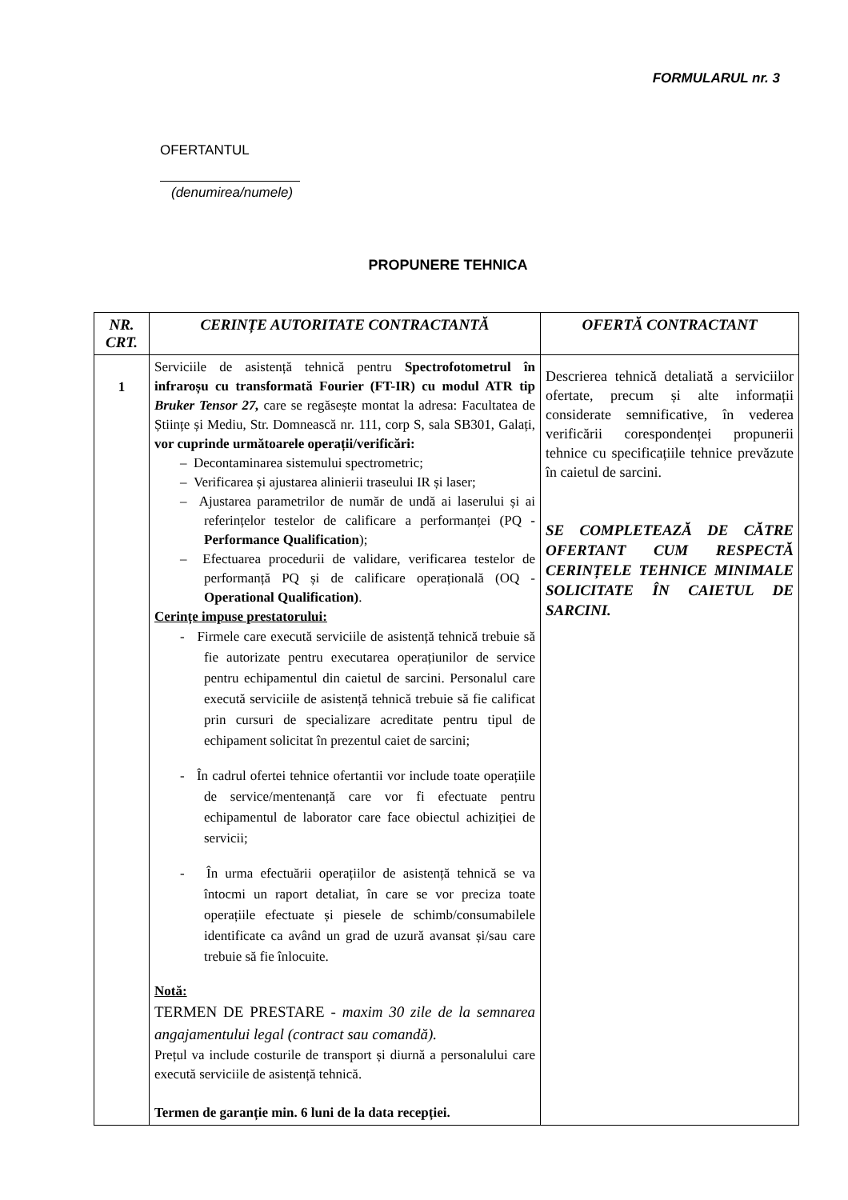FORMULARUL nr. 3
OFERTANTUL
(denumirea/numele)
PROPUNERE TEHNICA
| NR. CRT. | CERINȚE AUTORITATE CONTRACTANTĂ | OFERTĂ CONTRACTANT |
| --- | --- | --- |
| 1 | Serviciile de asistență tehnică pentru Spectrofotometrul în infraroșu cu transformată Fourier (FT-IR) cu modul ATR tip Bruker Tensor 27, care se regăsește montat la adresa: Facultatea de Științe și Mediu, Str. Domnească nr. 111, corp S, sala SB301, Galați, vor cuprinde următoarele operații/verificări: – Decontaminarea sistemului spectrometric; – Verificarea și ajustarea alinierii traseului IR și laser; – Ajustarea parametrilor de număr de undă ai laserului și ai referințelor testelor de calificare a performanței (PQ - Performance Qualification ); – Efectuarea procedurii de validare, verificarea testelor de performanță PQ și de calificare operațională (OQ - Operational Qualification) . Cerințe impuse prestatorului: - Firmele care execută serviciile de asistență tehnică trebuie să fie autorizate pentru executarea operațiunilor de service pentru echipamentul din caietul de sarcini. Personalul care execută serviciile de asistență tehnică trebuie să fie calificat prin cursuri de specializare acreditate pentru tipul de echipament solicitat în prezentul caiet de sarcini; - În cadrul ofertei tehnice ofertantii vor include toate operațiile de service/mentenanță care vor fi efectuate pentru echipamentul de laborator care face obiectul achiziției de servicii; - În urma efectuării operațiilor de asistență tehnică se va întocmi un raport detaliat, în care se vor preciza toate operațiile efectuate și piesele de schimb/consumabilele identificate ca având un grad de uzură avansat și/sau care trebuie să fie înlocuite. Notă: TERMEN DE PRESTARE - maxim 30 zile de la semnarea angajamentului legal (contract sau comandă). Prețul va include costurile de transport și diurnă a personalului care execută serviciile de asistență tehnică. Termen de garanție min. 6 luni de la data recepției. | Descrierea tehnică detaliată a serviciilor ofertate, precum și alte informații considerate semnificative, în vederea verificării corespondenței propunerii tehnice cu specificațiile tehnice prevăzute în caietul de sarcini. SE COMPLETEAZĂ DE CĂTRE OFERTANT CUM RESPECTĂ CERINȚELE TEHNICE MINIMALE SOLICITATE ÎN CAIETUL DE SARCINI. |